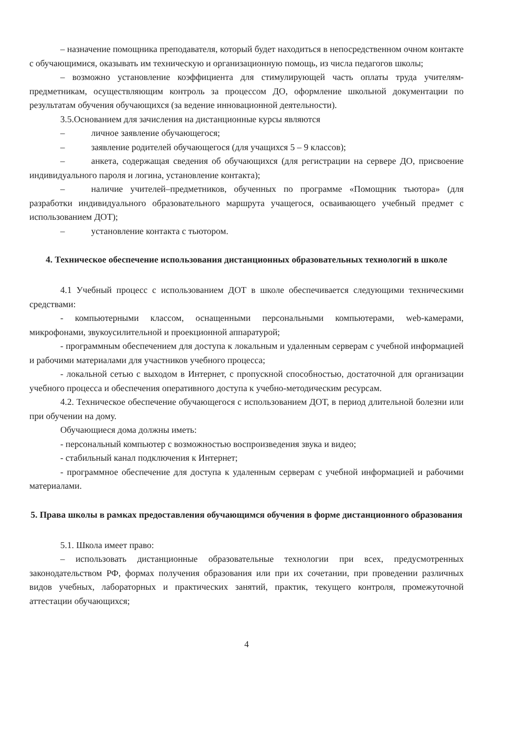– назначение помощника преподавателя, который будет находиться в непосредственном очном контакте с обучающимися, оказывать им техническую и организационную помощь, из числа педагогов школы;
– возможно установление коэффициента для стимулирующей часть оплаты труда учителям-предметникам, осуществляющим контроль за процессом ДО, оформление школьной документации по результатам обучения обучающихся (за ведение инновационной деятельности).
3.5.Основанием для зачисления на дистанционные курсы являются
– личное заявление обучающегося;
– заявление родителей обучающегося (для учащихся 5 – 9 классов);
– анкета, содержащая сведения об обучающихся (для регистрации на сервере ДО, присвоение индивидуального пароля и логина, установление контакта);
– наличие учителей–предметников, обученных по программе «Помощник тьютора» (для разработки индивидуального образовательного маршрута учащегося, осваивающего учебный предмет с использованием ДОТ);
– установление контакта с тьютором.
4. Техническое обеспечение использования дистанционных образовательных технологий в школе
4.1 Учебный процесс с использованием ДОТ в школе обеспечивается следующими техническими средствами:
- компьютерными классом, оснащенными персональными компьютерами, web-камерами, микрофонами, звукоусилительной и проекционной аппаратурой;
- программным обеспечением для доступа к локальным и удаленным серверам с учебной информацией и рабочими материалами для участников учебного процесса;
- локальной сетью с выходом в Интернет, с пропускной способностью, достаточной для организации учебного процесса и обеспечения оперативного доступа к учебно-методическим ресурсам.
4.2. Техническое обеспечение обучающегося с использованием ДОТ, в период длительной болезни или при обучении на дому.
Обучающиеся дома должны иметь:
- персональный компьютер с возможностью воспроизведения звука и видео;
- стабильный канал подключения к Интернет;
- программное обеспечение для доступа к удаленным серверам с учебной информацией и рабочими материалами.
5. Права школы в рамках предоставления обучающимся обучения в форме дистанционного образования
5.1. Школа имеет право:
– использовать дистанционные образовательные технологии при всех, предусмотренных законодательством РФ, формах получения образования или при их сочетании, при проведении различных видов учебных, лабораторных и практических занятий, практик, текущего контроля, промежуточной аттестации обучающихся;
4